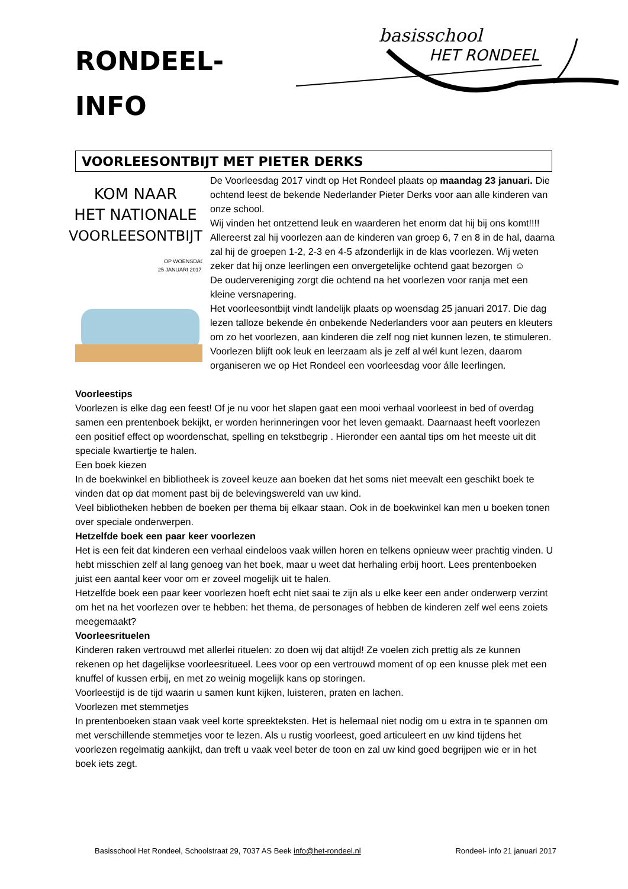RONDEEL-
INFO
basisschool
HET RONDEEL
VOORLEESONTBIJT MET PIETER DERKS
KOM NAAR
HET NATIONALE
VOORLEESONTBIJT
OP WOENSDAG
25 JANUARI 2017
De Voorleesdag 2017 vindt op Het Rondeel plaats op maandag 23 januari. Die ochtend leest de bekende Nederlander Pieter Derks voor aan alle kinderen van onze school.
Wij vinden het ontzettend leuk en waarderen het enorm dat hij bij ons komt!!!!
Allereerst zal hij voorlezen aan de kinderen van groep 6, 7 en 8 in de hal, daarna zal hij de groepen 1-2, 2-3 en 4-5 afzonderlijk in de klas voorlezen. Wij weten zeker dat hij onze leerlingen een onvergetelijke ochtend gaat bezorgen ☺
De oudervereniging zorgt die ochtend na het voorlezen voor ranja met een kleine versnapering.
Het voorleesontbijt vindt landelijk plaats op woensdag 25 januari 2017. Die dag lezen talloze bekende én onbekende Nederlanders voor aan peuters en kleuters om zo het voorlezen, aan kinderen die zelf nog niet kunnen lezen, te stimuleren. Voorlezen blijft ook leuk en leerzaam als je zelf al wél kunt lezen, daarom organiseren we op Het Rondeel een voorleesdag voor álle leerlingen.
Voorleestips
Voorlezen is elke dag een feest! Of je nu voor het slapen gaat een mooi verhaal voorleest in bed of overdag samen een prentenboek bekijkt, er worden herinneringen voor het leven gemaakt. Daarnaast heeft voorlezen een positief effect op woordenschat, spelling en tekstbegrip . Hieronder een aantal tips om het meeste uit dit speciale kwartiertje te halen.
Een boek kiezen
In de boekwinkel en bibliotheek is zoveel keuze aan boeken dat het soms niet meevalt een geschikt boek te vinden dat op dat moment past bij de belevingswereld van uw kind.
Veel bibliotheken hebben de boeken per thema bij elkaar staan. Ook in de boekwinkel kan men u boeken tonen over speciale onderwerpen.
Hetzelfde boek een paar keer voorlezen
Het is een feit dat kinderen een verhaal eindeloos vaak willen horen en telkens opnieuw weer prachtig vinden. U hebt misschien zelf al lang genoeg van het boek, maar u weet dat herhaling erbij hoort. Lees prentenboeken juist een aantal keer voor om er zoveel mogelijk uit te halen.
Hetzelfde boek een paar keer voorlezen hoeft echt niet saai te zijn als u elke keer een ander onderwerp verzint om het na het voorlezen over te hebben: het thema, de personages of hebben de kinderen zelf wel eens zoiets meegemaakt?
Voorleesrituelen
Kinderen raken vertrouwd met allerlei rituelen: zo doen wij dat altijd! Ze voelen zich prettig als ze kunnen rekenen op het dagelijkse voorleesritueel. Lees voor op een vertrouwd moment of op een knusse plek met een knuffel of kussen erbij, en met zo weinig mogelijk kans op storingen.
Voorleestijd is de tijd waarin u samen kunt kijken, luisteren, praten en lachen.
Voorlezen met stemmetjes
In prentenboeken staan vaak veel korte spreekteksten. Het is helemaal niet nodig om u extra in te spannen om met verschillende stemmetjes voor te lezen. Als u rustig voorleest, goed articuleert en uw kind tijdens het voorlezen regelmatig aankijkt, dan treft u vaak veel beter de toon en zal uw kind goed begrijpen wie er in het boek iets zegt.
Basisschool Het Rondeel, Schoolstraat 29, 7037 AS Beek info@het-rondeel.nl Rondeel- info 21 januari 2017